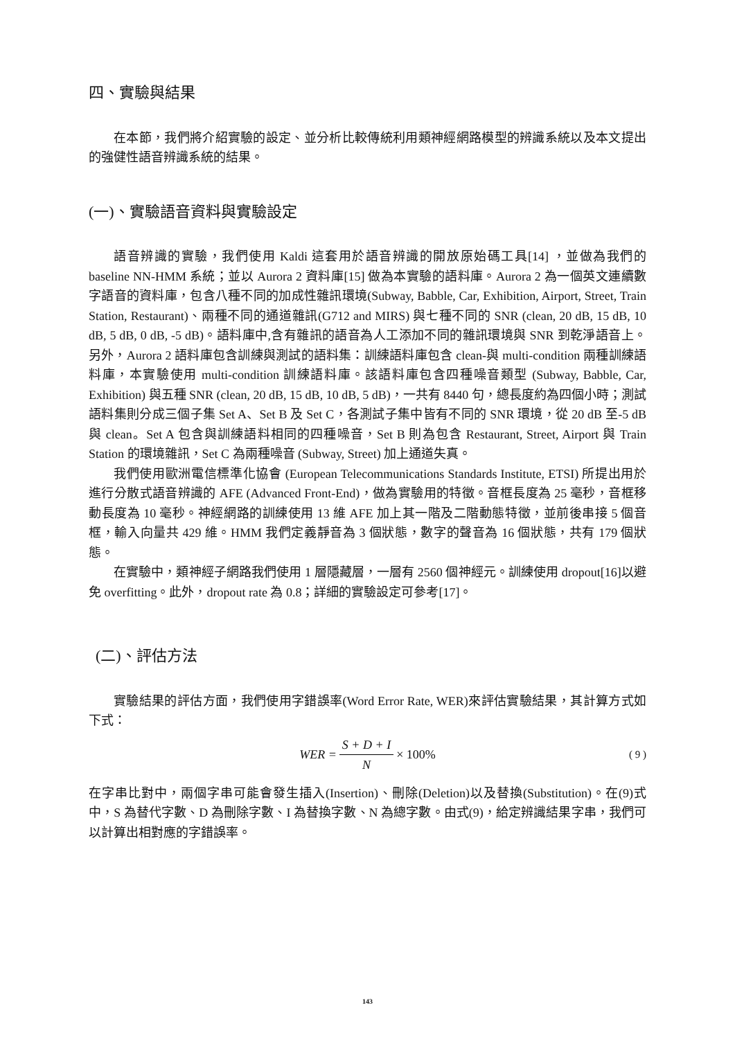四、實驗與結果
在本節，我們將介紹實驗的設定、並分析比較傳統利用類神經網路模型的辨識系統以及本文提出的強健性語音辨識系統的結果。
(一)、實驗語音資料與實驗設定
語音辨識的實驗，我們使用 Kaldi 這套用於語音辨識的開放原始碼工具[14] ，並做為我們的 baseline NN-HMM 系統；並以 Aurora 2 資料庫[15] 做為本實驗的語料庫。Aurora 2 為一個英文連續數字語音的資料庫，包含八種不同的加成性雜訊環境(Subway, Babble, Car, Exhibition, Airport, Street, Train Station, Restaurant)、兩種不同的通道雜訊(G712 and MIRS) 與七種不同的 SNR (clean, 20 dB, 15 dB, 10 dB, 5 dB, 0 dB, -5 dB)。語料庫中,含有雜訊的語音為人工添加不同的雜訊環境與 SNR 到乾淨語音上。另外，Aurora 2 語料庫包含訓練與測試的語料集：訓練語料庫包含 clean-與 multi-condition 兩種訓練語料庫，本實驗使用 multi-condition 訓練語料庫。該語料庫包含四種噪音類型 (Subway, Babble, Car, Exhibition) 與五種 SNR (clean, 20 dB, 15 dB, 10 dB, 5 dB)，一共有 8440 句，總長度約為四個小時；測試語料集則分成三個子集 Set A、Set B 及 Set C，各測試子集中皆有不同的 SNR 環境，從 20 dB 至-5 dB 與 clean。Set A 包含與訓練語料相同的四種噪音，Set B 則為包含 Restaurant, Street, Airport 與 Train Station 的環境雜訊，Set C 為兩種噪音 (Subway, Street) 加上通道失真。
我們使用歐洲電信標準化協會 (European Telecommunications Standards Institute, ETSI) 所提出用於進行分散式語音辨識的 AFE (Advanced Front-End)，做為實驗用的特徵。音框長度為 25 毫秒，音框移動長度為 10 毫秒。神經網路的訓練使用 13 維 AFE 加上其一階及二階動態特徵，並前後串接 5 個音框，輸入向量共 429 維。HMM 我們定義靜音為 3 個狀態，數字的聲音為 16 個狀態，共有 179 個狀態。
在實驗中，類神經子網路我們使用 1 層隱藏層，一層有 2560 個神經元。訓練使用 dropout[16]以避免 overfitting。此外，dropout rate 為 0.8；詳細的實驗設定可參考[17]。
(二)、評估方法
實驗結果的評估方面，我們使用字錯誤率(Word Error Rate, WER)來評估實驗結果，其計算方式如下式：
WER = S + D + I N × 100% ( 9 )
在字串比對中，兩個字串可能會發生插入(Insertion)、刪除(Deletion)以及替換(Substitution)。在(9)式中，S 為替代字數、D 為刪除字數、I 為替換字數、N 為總字數。由式(9)，給定辨識結果字串，我們可以計算出相對應的字錯誤率。
143